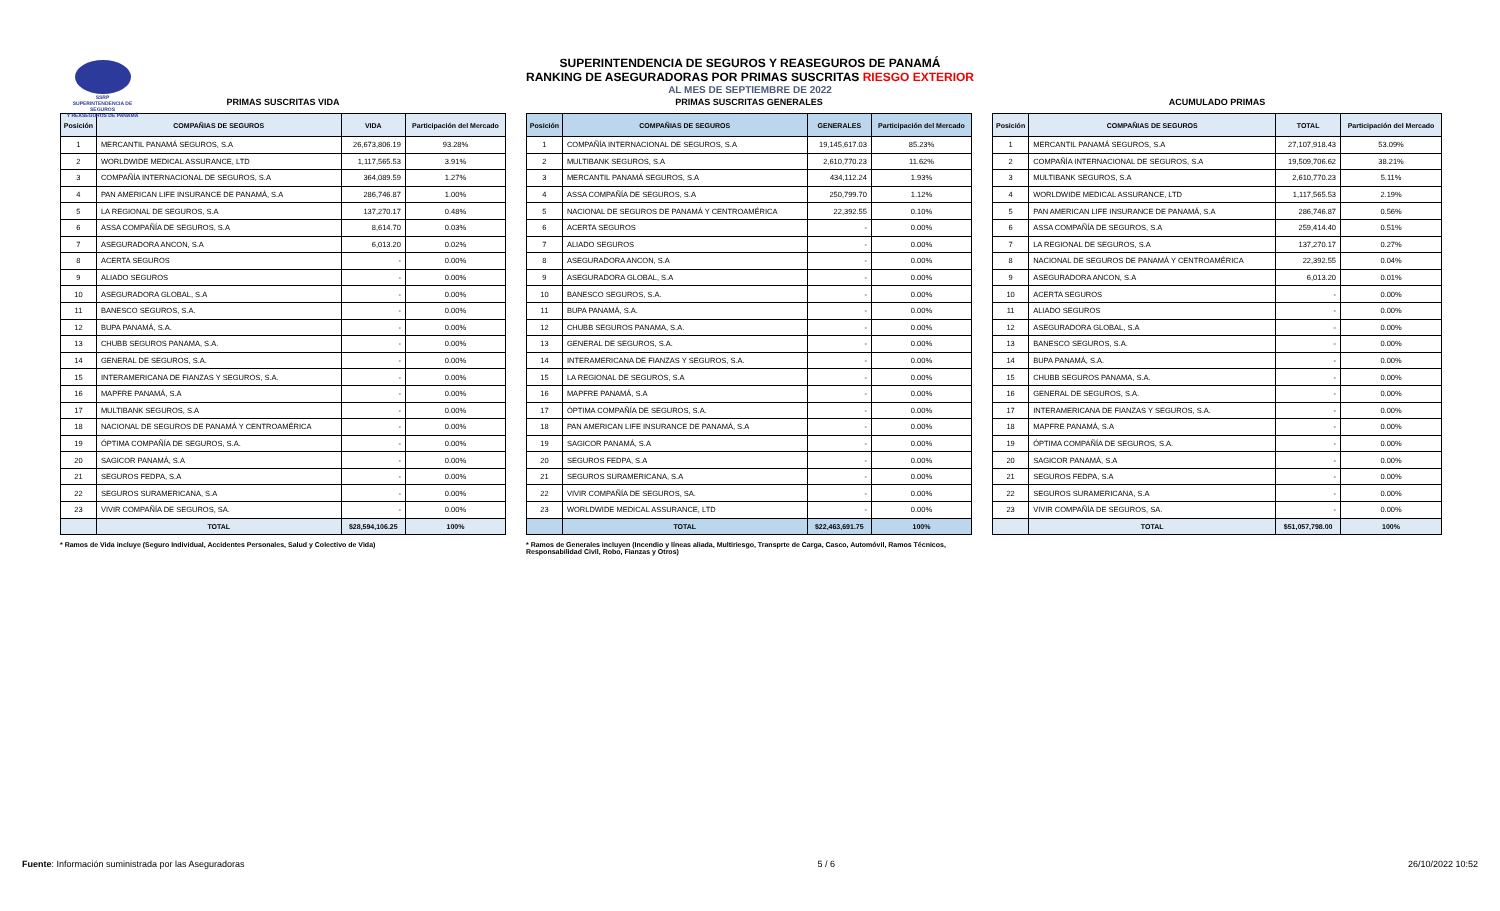SSRP
SUPERINTENDENCIA DE SEGUROS
Y REASEGUROS DE PANAMÁ
SUPERINTENDENCIA DE SEGUROS Y REASEGUROS DE PANAMÁ
RANKING DE ASEGURADORAS POR PRIMAS SUSCRITAS RIESGO EXTERIOR
AL MES DE SEPTIEMBRE DE 2022
PRIMAS SUSCRITAS VIDA
| Posición | COMPAÑIAS DE SEGUROS | VIDA | Participación del Mercado |
| --- | --- | --- | --- |
| 1 | MERCANTIL PANAMÁ SEGUROS, S.A | 26,673,806.19 | 93.28% |
| 2 | WORLDWIDE MEDICAL ASSURANCE, LTD | 1,117,565.53 | 3.91% |
| 3 | COMPAÑÍA INTERNACIONAL DE SEGUROS, S.A | 364,089.59 | 1.27% |
| 4 | PAN AMERICAN LIFE INSURANCE DE PANAMÁ, S.A | 286,746.87 | 1.00% |
| 5 | LA REGIONAL DE SEGUROS, S.A | 137,270.17 | 0.48% |
| 6 | ASSA COMPAÑÍA DE SEGUROS, S.A | 8,614.70 | 0.03% |
| 7 | ASEGURADORA ANCON, S.A | 6,013.20 | 0.02% |
| 8 | ACERTA SEGUROS | - | 0.00% |
| 9 | ALIADO SEGUROS | - | 0.00% |
| 10 | ASEGURADORA GLOBAL, S.A | - | 0.00% |
| 11 | BANESCO SEGUROS, S.A. | - | 0.00% |
| 12 | BUPA PANAMÁ, S.A. | - | 0.00% |
| 13 | CHUBB SEGUROS PANAMA, S.A. | - | 0.00% |
| 14 | GENERAL DE SEGUROS, S.A. | - | 0.00% |
| 15 | INTERAMERICANA DE FIANZAS Y SEGUROS, S.A. | - | 0.00% |
| 16 | MAPFRE PANAMÁ, S.A | - | 0.00% |
| 17 | MULTIBANK SEGUROS, S.A | - | 0.00% |
| 18 | NACIONAL DE SEGUROS DE PANAMÁ Y CENTROAMÉRICA | - | 0.00% |
| 19 | ÓPTIMA COMPAÑÍA DE SEGUROS, S.A. | - | 0.00% |
| 20 | SAGICOR PANAMÁ, S.A | - | 0.00% |
| 21 | SEGUROS FEDPA, S.A | - | 0.00% |
| 22 | SEGUROS SURAMERICANA, S.A | - | 0.00% |
| 23 | VIVIR COMPAÑÍA DE SEGUROS, SA. | - | 0.00% |
| | TOTAL | $28,594,106.25 | 100% |
* Ramos de Vida incluye (Seguro Individual, Accidentes Personales, Salud y Colectivo de Vida)
PRIMAS SUSCRITAS GENERALES
| Posición | COMPAÑIAS DE SEGUROS | GENERALES | Participación del Mercado |
| --- | --- | --- | --- |
| 1 | COMPAÑÍA INTERNACIONAL DE SEGUROS, S.A | 19,145,617.03 | 85.23% |
| 2 | MULTIBANK SEGUROS, S.A | 2,610,770.23 | 11.62% |
| 3 | MERCANTIL PANAMÁ SEGUROS, S.A | 434,112.24 | 1.93% |
| 4 | ASSA COMPAÑÍA DE SEGUROS, S.A | 250,799.70 | 1.12% |
| 5 | NACIONAL DE SEGUROS DE PANAMÁ Y CENTROAMÉRICA | 22,392.55 | 0.10% |
| 6 | ACERTA SEGUROS | - | 0.00% |
| 7 | ALIADO SEGUROS | - | 0.00% |
| 8 | ASEGURADORA ANCON, S.A | - | 0.00% |
| 9 | ASEGURADORA GLOBAL, S.A | - | 0.00% |
| 10 | BANESCO SEGUROS, S.A. | - | 0.00% |
| 11 | BUPA PANAMÁ, S.A. | - | 0.00% |
| 12 | CHUBB SEGUROS PANAMA, S.A. | - | 0.00% |
| 13 | GENERAL DE SEGUROS, S.A. | - | 0.00% |
| 14 | INTERAMERICANA DE FIANZAS Y SEGUROS, S.A. | - | 0.00% |
| 15 | LA REGIONAL DE SEGUROS, S.A | - | 0.00% |
| 16 | MAPFRE PANAMÁ, S.A | - | 0.00% |
| 17 | ÓPTIMA COMPAÑÍA DE SEGUROS, S.A. | - | 0.00% |
| 18 | PAN AMERICAN LIFE INSURANCE DE PANAMÁ, S.A | - | 0.00% |
| 19 | SAGICOR PANAMÁ, S.A | - | 0.00% |
| 20 | SEGUROS FEDPA, S.A | - | 0.00% |
| 21 | SEGUROS SURAMERICANA, S.A | - | 0.00% |
| 22 | VIVIR COMPAÑÍA DE SEGUROS, SA. | - | 0.00% |
| 23 | WORLDWIDE MEDICAL ASSURANCE, LTD | - | 0.00% |
| | TOTAL | $22,463,691.75 | 100% |
* Ramos de Generales incluyen (Incendio y líneas aliada, Multiriesgo, Transprte de Carga, Casco, Automóvil, Ramos Técnicos, Responsabilidad Civil, Robo, Fianzas y Otros)
ACUMULADO PRIMAS
| Posición | COMPAÑIAS DE SEGUROS | TOTAL | Participación del Mercado |
| --- | --- | --- | --- |
| 1 | MERCANTIL PANAMÁ SEGUROS, S.A | 27,107,918.43 | 53.09% |
| 2 | COMPAÑÍA INTERNACIONAL DE SEGUROS, S.A | 19,509,706.62 | 38.21% |
| 3 | MULTIBANK SEGUROS, S.A | 2,610,770.23 | 5.11% |
| 4 | WORLDWIDE MEDICAL ASSURANCE, LTD | 1,117,565.53 | 2.19% |
| 5 | PAN AMERICAN LIFE INSURANCE DE PANAMÁ, S.A | 286,746.87 | 0.56% |
| 6 | ASSA COMPAÑÍA DE SEGUROS, S.A | 259,414.40 | 0.51% |
| 7 | LA REGIONAL DE SEGUROS, S.A | 137,270.17 | 0.27% |
| 8 | NACIONAL DE SEGUROS DE PANAMÁ Y CENTROAMÉRICA | 22,392.55 | 0.04% |
| 9 | ASEGURADORA ANCON, S.A | 6,013.20 | 0.01% |
| 10 | ACERTA SEGUROS | - | 0.00% |
| 11 | ALIADO SEGUROS | - | 0.00% |
| 12 | ASEGURADORA GLOBAL, S.A | - | 0.00% |
| 13 | BANESCO SEGUROS, S.A. | - | 0.00% |
| 14 | BUPA PANAMÁ, S.A. | - | 0.00% |
| 15 | CHUBB SEGUROS PANAMA, S.A. | - | 0.00% |
| 16 | GENERAL DE SEGUROS, S.A. | - | 0.00% |
| 17 | INTERAMERICANA DE FIANZAS Y SEGUROS, S.A. | - | 0.00% |
| 18 | MAPFRE PANAMÁ, S.A | - | 0.00% |
| 19 | ÓPTIMA COMPAÑÍA DE SEGUROS, S.A. | - | 0.00% |
| 20 | SAGICOR PANAMÁ, S.A | - | 0.00% |
| 21 | SEGUROS FEDPA, S.A | - | 0.00% |
| 22 | SEGUROS SURAMERICANA, S.A | - | 0.00% |
| 23 | VIVIR COMPAÑÍA DE SEGUROS, SA. | - | 0.00% |
| | TOTAL | $51,057,798.00 | 100% |
Fuente: Información suministrada por las Aseguradoras 5 / 6 26/10/2022 10:52